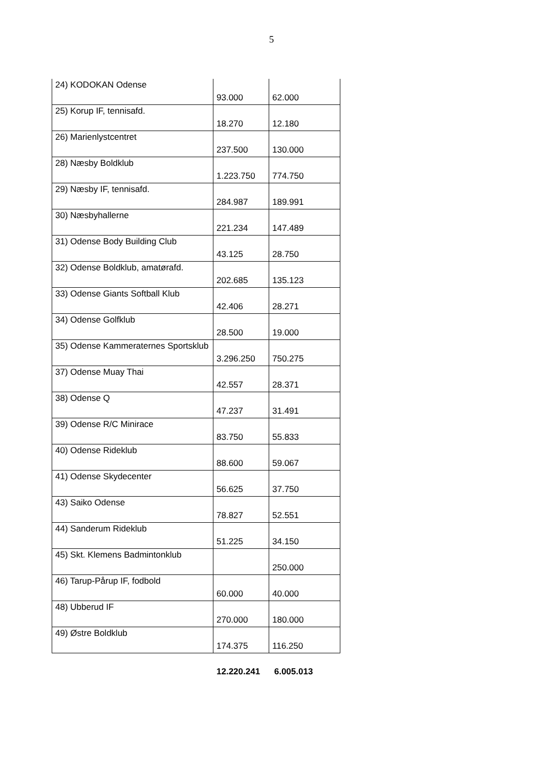5
| 24) KODOKAN Odense | 93.000 | 62.000 |
| 25) Korup IF, tennisafd. | 18.270 | 12.180 |
| 26) Marienlystcentret | 237.500 | 130.000 |
| 28) Næsby Boldklub | 1.223.750 | 774.750 |
| 29) Næsby IF, tennisafd. | 284.987 | 189.991 |
| 30) Næsbyhallerne | 221.234 | 147.489 |
| 31) Odense Body Building Club | 43.125 | 28.750 |
| 32) Odense Boldklub, amatørafd. | 202.685 | 135.123 |
| 33) Odense Giants Softball Klub | 42.406 | 28.271 |
| 34) Odense Golfklub | 28.500 | 19.000 |
| 35) Odense Kammeraternes Sportsklub | 3.296.250 | 750.275 |
| 37) Odense Muay Thai | 42.557 | 28.371 |
| 38) Odense Q | 47.237 | 31.491 |
| 39) Odense R/C Minirace | 83.750 | 55.833 |
| 40) Odense Rideklub | 88.600 | 59.067 |
| 41) Odense Skydecenter | 56.625 | 37.750 |
| 43) Saiko Odense | 78.827 | 52.551 |
| 44) Sanderum Rideklub | 51.225 | 34.150 |
| 45) Skt. Klemens Badmintonklub | | 250.000 |
| 46) Tarup-Pårup IF, fodbold | 60.000 | 40.000 |
| 48) Ubberud IF | 270.000 | 180.000 |
| 49) Østre Boldklub | 174.375 | 116.250 |
12.220.241 6.005.013